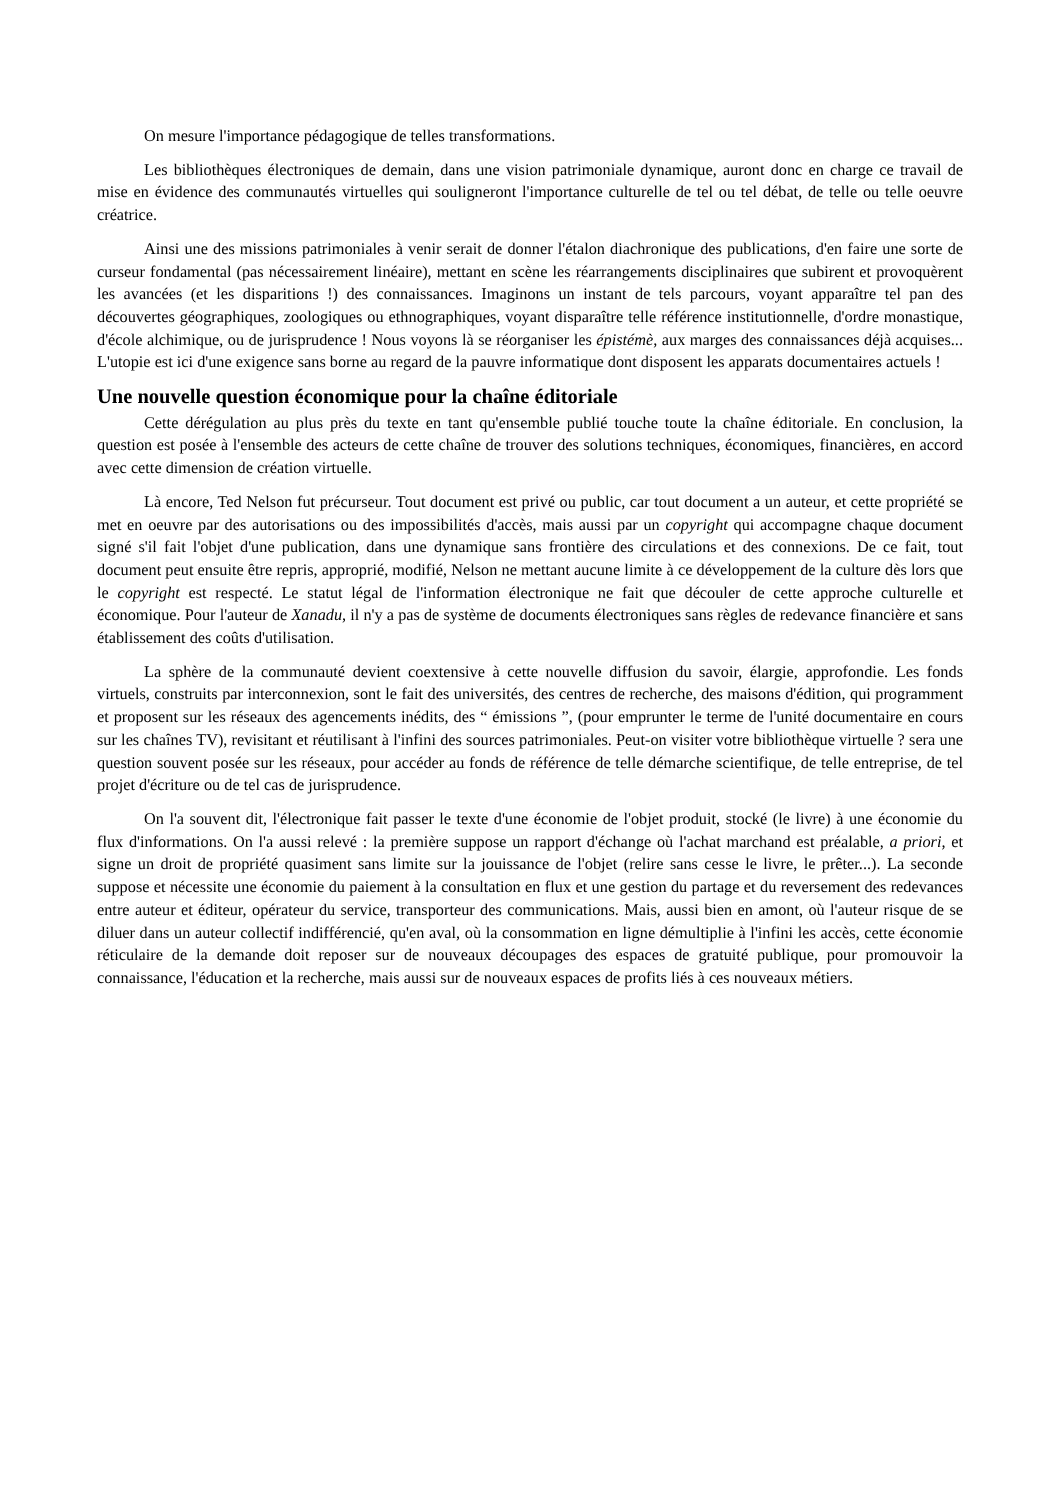On mesure l'importance pédagogique de telles transformations.
Les bibliothèques électroniques de demain, dans une vision patrimoniale dynamique, auront donc en charge ce travail de mise en évidence des communautés virtuelles qui souligneront l'importance culturelle de tel ou tel débat, de telle ou telle oeuvre créatrice.
Ainsi une des missions patrimoniales à venir serait de donner l'étalon diachronique des publications, d'en faire une sorte de curseur fondamental (pas nécessairement linéaire), mettant en scène les réarrangements disciplinaires que subirent et provoquèrent les avancées (et les disparitions !) des connaissances. Imaginons un instant de tels parcours, voyant apparaître tel pan des découvertes géographiques, zoologiques ou ethnographiques, voyant disparaître telle référence institutionnelle, d'ordre monastique, d'école alchimique, ou de jurisprudence ! Nous voyons là se réorganiser les épistémè, aux marges des connaissances déjà acquises... L'utopie est ici d'une exigence sans borne au regard de la pauvre informatique dont disposent les apparats documentaires actuels !
Une nouvelle question économique pour la chaîne éditoriale
Cette dérégulation au plus près du texte en tant qu'ensemble publié touche toute la chaîne éditoriale. En conclusion, la question est posée à l'ensemble des acteurs de cette chaîne de trouver des solutions techniques, économiques, financières, en accord avec cette dimension de création virtuelle.
Là encore, Ted Nelson fut précurseur. Tout document est privé ou public, car tout document a un auteur, et cette propriété se met en oeuvre par des autorisations ou des impossibilités d'accès, mais aussi par un copyright qui accompagne chaque document signé s'il fait l'objet d'une publication, dans une dynamique sans frontière des circulations et des connexions. De ce fait, tout document peut ensuite être repris, approprié, modifié, Nelson ne mettant aucune limite à ce développement de la culture dès lors que le copyright est respecté. Le statut légal de l'information électronique ne fait que découler de cette approche culturelle et économique. Pour l'auteur de Xanadu, il n'y a pas de système de documents électroniques sans règles de redevance financière et sans établissement des coûts d'utilisation.
La sphère de la communauté devient coextensive à cette nouvelle diffusion du savoir, élargie, approfondie. Les fonds virtuels, construits par interconnexion, sont le fait des universités, des centres de recherche, des maisons d'édition, qui programment et proposent sur les réseaux des agencements inédits, des “ émissions ”, (pour emprunter le terme de l'unité documentaire en cours sur les chaînes TV), revisitant et réutilisant à l'infini des sources patrimoniales. Peut-on visiter votre bibliothèque virtuelle ? sera une question souvent posée sur les réseaux, pour accéder au fonds de référence de telle démarche scientifique, de telle entreprise, de tel projet d'écriture ou de tel cas de jurisprudence.
On l'a souvent dit, l'électronique fait passer le texte d'une économie de l'objet produit, stocké (le livre) à une économie du flux d'informations. On l'a aussi relevé : la première suppose un rapport d'échange où l'achat marchand est préalable, a priori, et signe un droit de propriété quasiment sans limite sur la jouissance de l'objet (relire sans cesse le livre, le prêter...). La seconde suppose et nécessite une économie du paiement à la consultation en flux et une gestion du partage et du reversement des redevances entre auteur et éditeur, opérateur du service, transporteur des communications. Mais, aussi bien en amont, où l'auteur risque de se diluer dans un auteur collectif indifférencié, qu'en aval, où la consommation en ligne démultiplie à l'infini les accès, cette économie réticulaire de la demande doit reposer sur de nouveaux découpages des espaces de gratuité publique, pour promouvoir la connaissance, l'éducation et la recherche, mais aussi sur de nouveaux espaces de profits liés à ces nouveaux métiers.